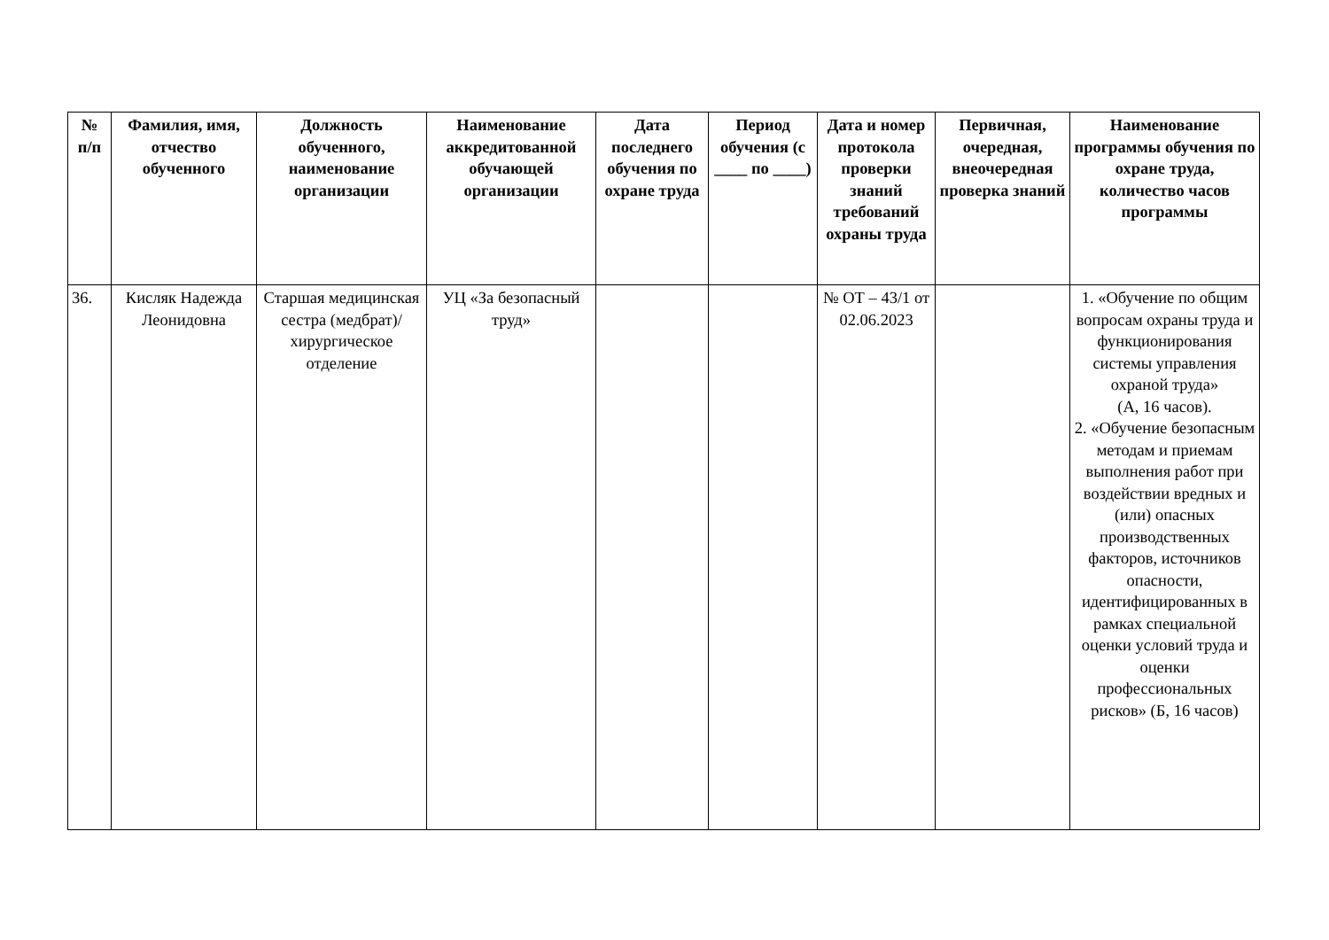| № п/п | Фамилия, имя, отчество обученного | Должность обученного, наименование организации | Наименование аккредитованной обучающей организации | Дата последнего обучения по охране труда | Период обучения (с ____ по ____) | Дата и номер протокола проверки знаний требований охраны труда | Первичная, очередная, внеочередная проверка знаний | Наименование программы обучения по охране труда, количество часов программы |
| --- | --- | --- | --- | --- | --- | --- | --- | --- |
| 36. | Кисляк Надежда Леонидовна | Старшая медицинская сестра (медбрат)/ хирургическое отделение | УЦ «За безопасный труд» | | | № ОТ – 43/1 от 02.06.2023 | | 1. «Обучение по общим вопросам охраны труда и функционирования системы управления охраной труда» (А, 16 часов). 2. «Обучение безопасным методам и приемам выполнения работ при воздействии вредных и (или) опасных производственных факторов, источников опасности, идентифицированных в рамках специальной оценки условий труда и оценки профессиональных рисков» (Б, 16 часов) |